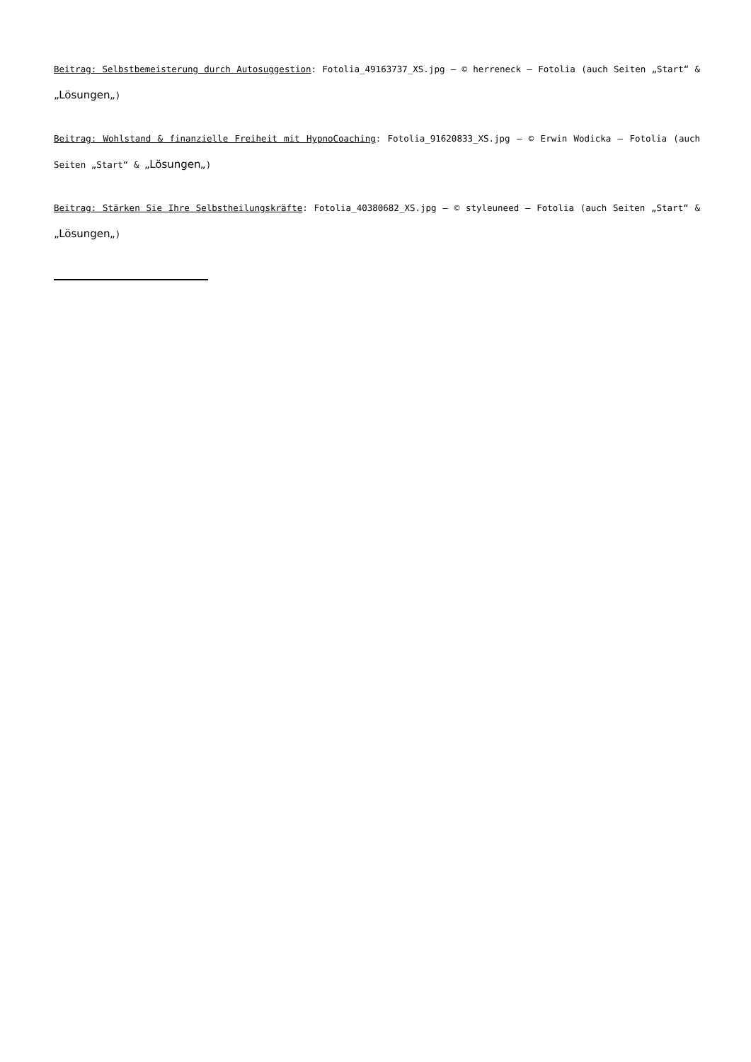Beitrag: Selbstbemeisterung durch Autosuggestion: Fotolia_49163737_XS.jpg – © herreneck – Fotolia (auch Seiten „Start“ & „Lösungen„)
Beitrag: Wohlstand & finanzielle Freiheit mit HypnoCoaching: Fotolia_91620833_XS.jpg – © Erwin Wodicka – Fotolia (auch Seiten „Start“ & „Lösungen„)
Beitrag: Stärken Sie Ihre Selbstheilungskräfte: Fotolia_40380682_XS.jpg – © styleuneed – Fotolia (auch Seiten „Start“ & „Lösungen„)